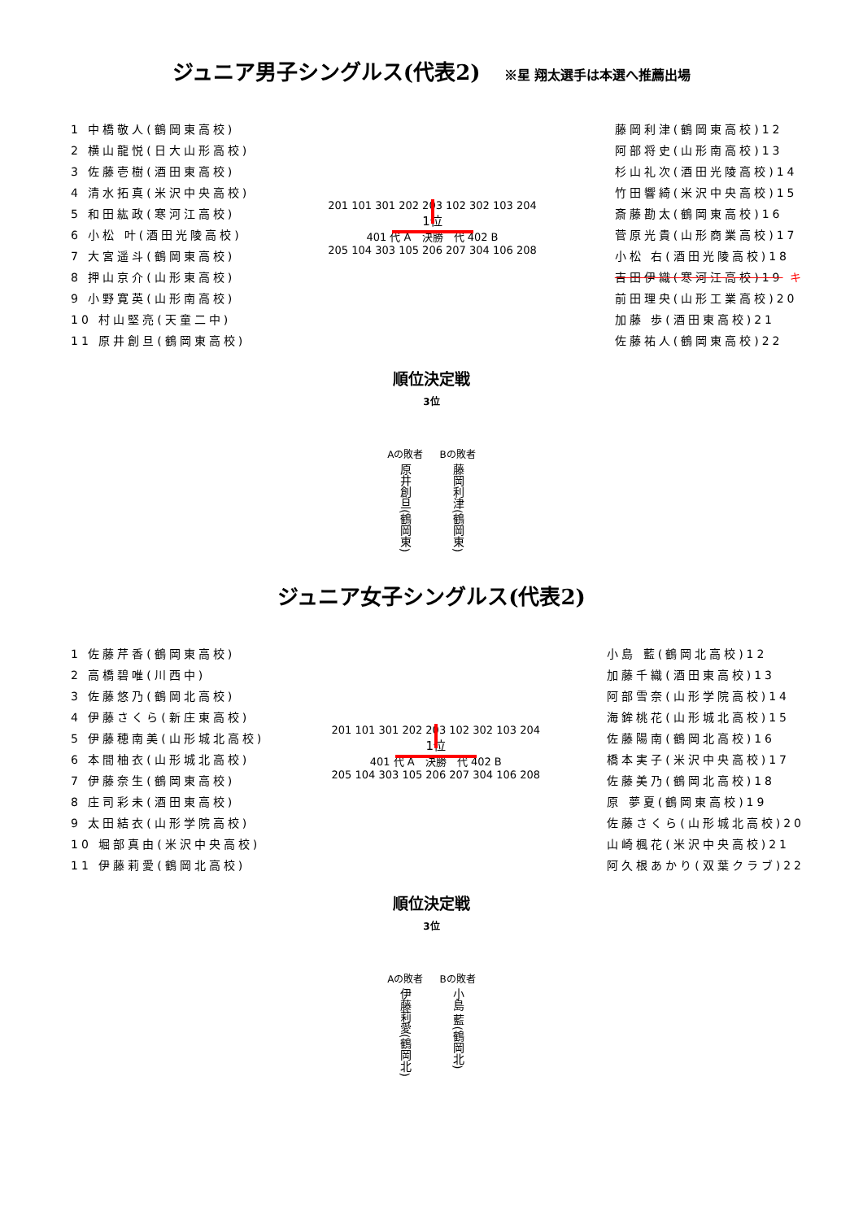ジュニア男子シングルス(代表2) ※星 翔太選手は本選へ推薦出場
| 1 中橋敬人(鶴岡東高校) |
| 2 横山龍悦(日大山形高校) |
| 3 佐藤壱樹(酒田東高校) |
| 4 清水拓真(米沢中央高校) |
| 5 和田紘政(寒河江高校) |
| 6 小松 叶(酒田光陵高校) |
| 7 大宮遥斗(鶴岡東高校) |
| 8 押山京介(山形東高校) |
| 9 小野寛英(山形南高校) |
| 10 村山堅亮(天童二中) |
| 11 原井創旦(鶴岡東高校) |
201 101 301 202 203 102 302 103 204
1位
401 代 A　決勝　代 402 B
205 104 303 105 206 207 304 106 208
| 藤岡利津(鶴岡東高校)12 |
| 阿部将史(山形南高校)13 |
| 杉山礼次(酒田光陵高校)14 |
| 竹田響綺(米沢中央高校)15 |
| 斎藤勘太(鶴岡東高校)16 |
| 菅原光貴(山形商業高校)17 |
| 小松 右(酒田光陵高校)18 |
| 吉田伊織(寒河江高校)19 キ |
| 前田理央(山形工業高校)20 |
| 加藤 歩(酒田東高校)21 |
| 佐藤祐人(鶴岡東高校)22 |
順位決定戦
3位
Aの敗者
原井創旦(鶴岡東)
Bの敗者
藤岡利津(鶴岡東)
ジュニア女子シングルス(代表2)
| 1 佐藤芹香(鶴岡東高校) |
| 2 高橋碧唯(川西中) |
| 3 佐藤悠乃(鶴岡北高校) |
| 4 伊藤さくら(新庄東高校) |
| 5 伊藤穂南美(山形城北高校) |
| 6 本間柚衣(山形城北高校) |
| 7 伊藤奈生(鶴岡東高校) |
| 8 庄司彩未(酒田東高校) |
| 9 太田結衣(山形学院高校) |
| 10 堀部真由(米沢中央高校) |
| 11 伊藤莉愛(鶴岡北高校) |
201 101 301 202 203 102 302 103 204
1位
401 代 A　決勝　代 402 B
205 104 303 105 206 207 304 106 208
| 小島 藍(鶴岡北高校)12 |
| 加藤千織(酒田東高校)13 |
| 阿部雪奈(山形学院高校)14 |
| 海鉾桃花(山形城北高校)15 |
| 佐藤陽南(鶴岡北高校)16 |
| 橋本実子(米沢中央高校)17 |
| 佐藤美乃(鶴岡北高校)18 |
| 原 夢夏(鶴岡東高校)19 |
| 佐藤さくら(山形城北高校)20 |
| 山崎楓花(米沢中央高校)21 |
| 阿久根あかり(双葉クラブ)22 |
順位決定戦
3位
Aの敗者
伊藤莉愛(鶴岡北)
Bの敗者
小島 藍(鶴岡北)